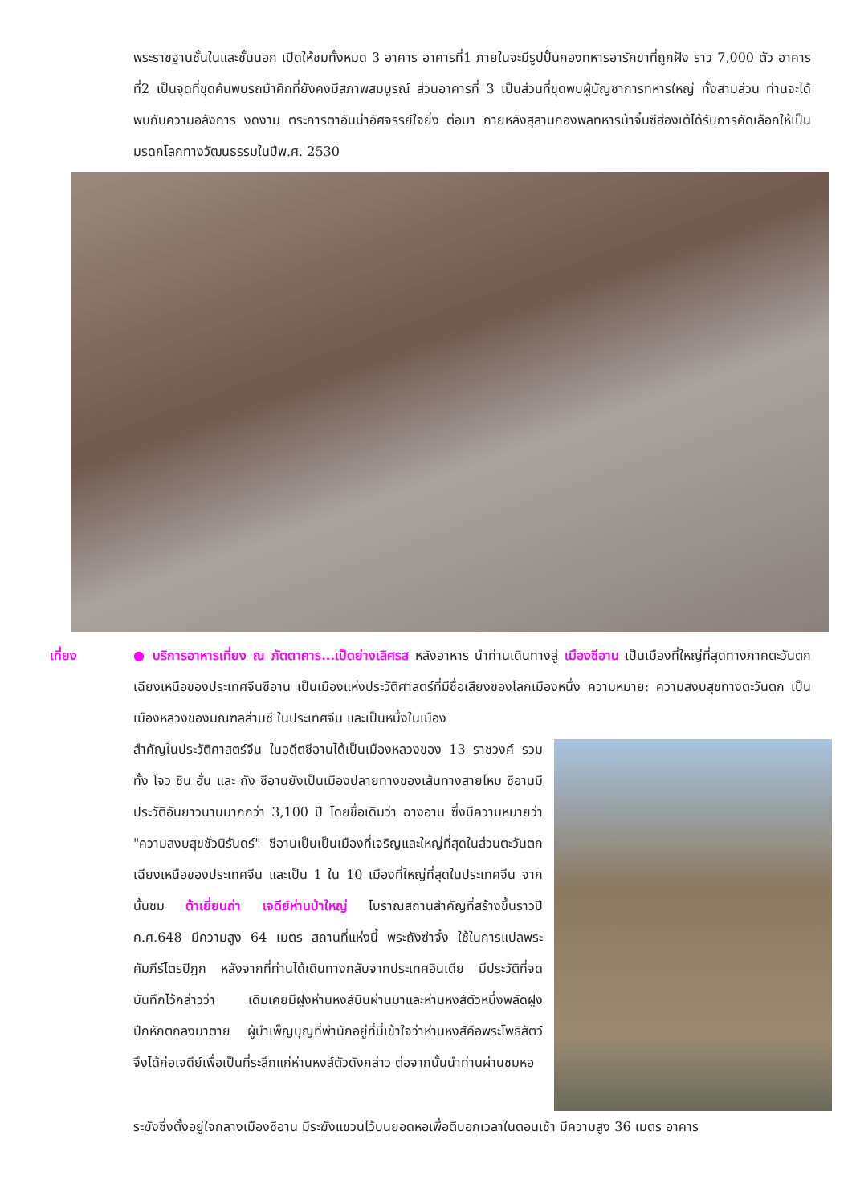พระราชฐานชั้นในและชั้นนอก เปิดให้ชมทั้งหมด 3 อาคาร อาคารที่1 ภายในจะมีรูปปั้นกองทหารอารักขาที่ถูกฝัง ราว 7,000 ตัว อาคารที่2 เป็นจุดที่ขุดค้นพบรถม้าศึกที่ยังคงมีสภาพสมบูรณ์ ส่วนอาคารที่ 3 เป็นส่วนที่ขุดพบผู้บัญชาการทหารใหญ่ ทั้งสามส่วน ท่านจะได้พบกับความอลังการ งดงาม ตระการตาอันน่าอัศจรรย์ใจยิ่ง ต่อมา ภายหลังสุสานกองพลทหารม้าจิ๋นซีฮ่องเต้ได้รับการคัดเลือกให้เป็นมรดกโลกทางวัฒนธรรมในปีพ.ศ. 2530
เที่ยง ● บริการอาหารเที่ยง ณ ภัตตาคาร...เป็ดย่างเลิศรส หลังอาหาร นำท่านเดินทางสู่ เมืองซีอาน เป็นเมืองที่ใหญ่ที่สุดทางภาคตะวันตกเฉียงเหนือของประเทศจีนซีอาน เป็นเมืองแห่งประวัติศาสตร์ที่มีชื่อเสียงของโลกเมืองหนึ่ง ความหมาย: ความสงบสุขทางตะวันตก เป็นเมืองหลวงของมณฑลส่านซี ในประเทศจีน และเป็นหนึ่งในเมือง
สำคัญในประวัติศาสตร์จีน ในอดีตซีอานได้เป็นเมืองหลวงของ 13 ราชวงศ์ รวมทั้ง โจว ชิน ฮั่น และ ถัง ซีอานยังเป็นเมืองปลายทางของเส้นทางสายไหม ซีอานมีประวัติอันยาวนานมากกว่า 3,100 ปี โดยชื่อเดิมว่า ฉางอาน ซึ่งมีความหมายว่า "ความสงบสุขชั่วนิรันดร์" ซีอานเป็นเป็นเมืองที่เจริญและใหญ่ที่สุดในส่วนตะวันตกเฉียงเหนือของประเทศจีน และเป็น 1 ใน 10 เมืองที่ใหญ่ที่สุดในประเทศจีน จากนั้นชม ต้าเยี่ยนถ่า เจดีย์ห่านป่าใหญ่ โบราณสถานสำคัญที่สร้างขึ้นราวปี ค.ศ.648 มีความสูง 64 เมตร สถานที่แห่งนี้ พระถังซำจั๋ง ใช้ในการแปลพระคัมภีร์ไตรปิฎก หลังจากที่ท่านได้เดินทางกลับจากประเทศอินเดีย มีประวัติที่จดบันทึกไว้กล่าวว่า เดิมเคยมีฝูงห่านหงส์บินผ่านมาและห่านหงส์ตัวหนึ่งพลัดฝูงปีกหักตกลงมาตาย ผู้บำเพ็ญบุญที่พำนักอยู่ที่นี่เข้าใจว่าห่านหงส์คือพระโพธิสัตว์ จึงได้ก่อเจดีย์เพื่อเป็นที่ระลึกแก่ห่านหงส์ตัวดังกล่าว ต่อจากนั้นนำท่านผ่านชมหอ
ระฆังซึ่งตั้งอยู่ใจกลางเมืองซีอาน มีระฆังแขวนไว้บนยอดหอเพื่อตีบอกเวลาในตอนเช้า มีความสูง 36 เมตร อาคาร